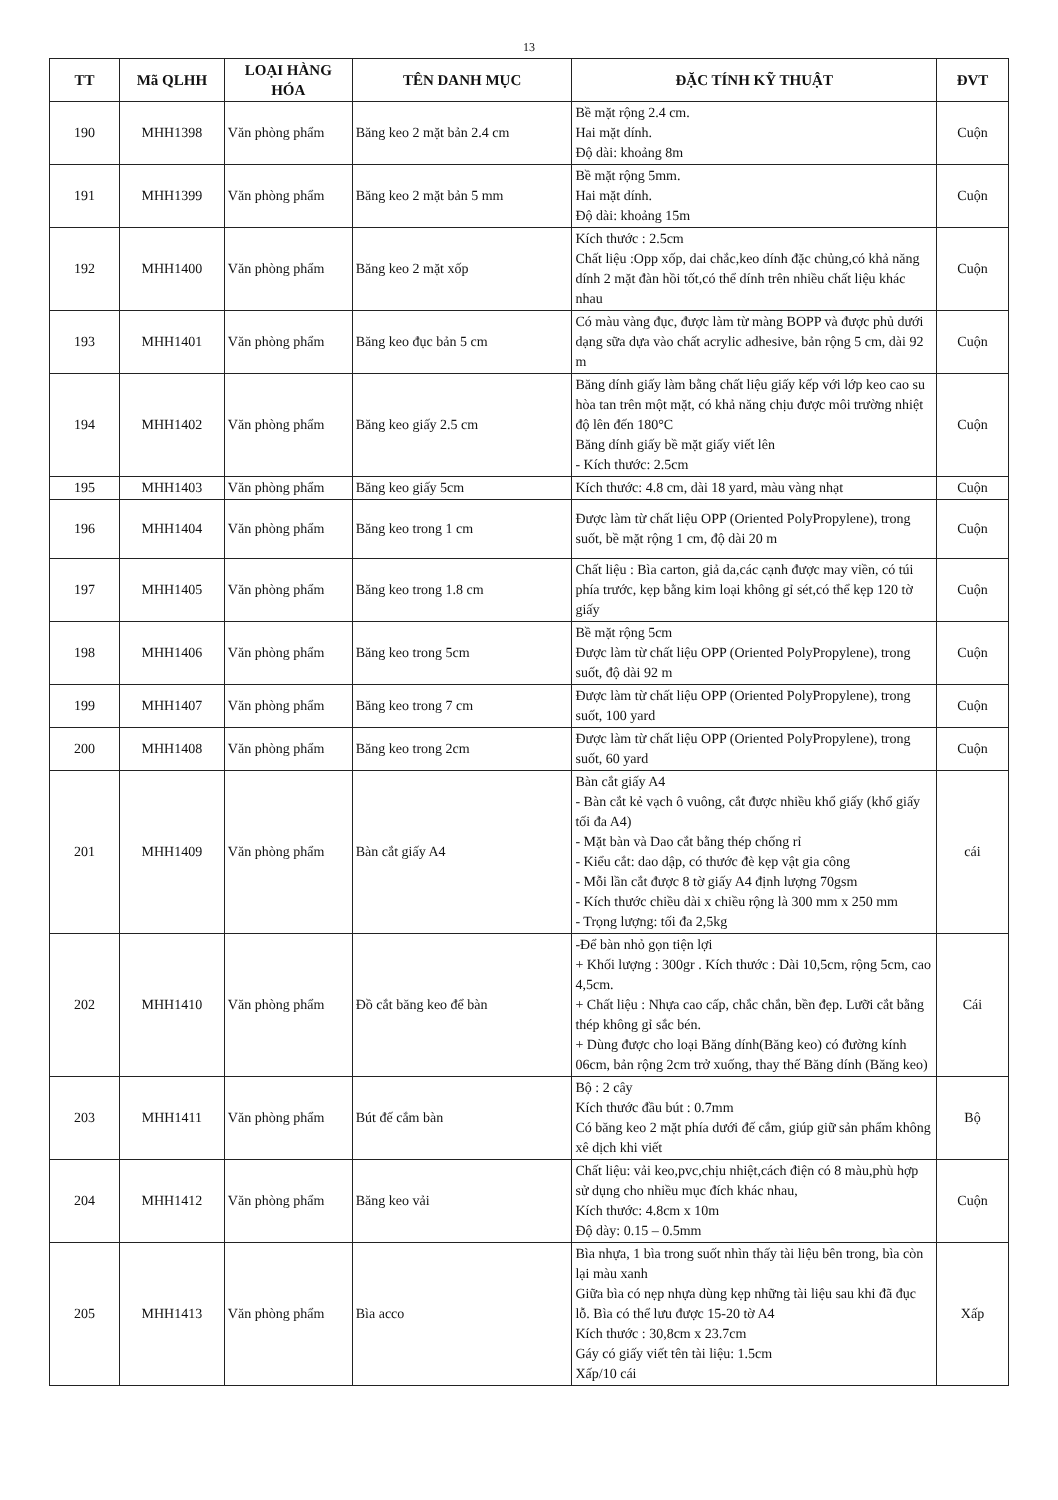13
| TT | Mã QLHH | LOẠI HÀNG HÓA | TÊN DANH MỤC | ĐẶC TÍNH KỸ THUẬT | ĐVT |
| --- | --- | --- | --- | --- | --- |
| 190 | MHH1398 | Văn phòng phẩm | Băng keo 2 mặt bản 2.4 cm | Bề mặt rộng 2.4 cm. Hai mặt dính. Độ dài: khoảng 8m | Cuộn |
| 191 | MHH1399 | Văn phòng phẩm | Băng keo 2 mặt bản 5 mm | Bề mặt rộng 5mm. Hai mặt dính. Độ dài: khoảng 15m | Cuộn |
| 192 | MHH1400 | Văn phòng phẩm | Băng keo 2 mặt xốp | Kích thước : 2.5cm Chất liệu :Opp xốp, dai chắc,keo dính đặc chủng,có khả năng dính 2 mặt đàn hồi tốt,có thể dính trên nhiều chất liệu khác nhau | Cuộn |
| 193 | MHH1401 | Văn phòng phẩm | Băng keo đục bản 5 cm | Có màu vàng đục, được làm từ màng BOPP và được phủ dưới dạng sữa dựa vào chất acrylic adhesive, bản rộng 5 cm, dài 92 m | Cuộn |
| 194 | MHH1402 | Văn phòng phẩm | Băng keo giấy 2.5 cm | Băng dính giấy làm bằng chất liệu giấy kếp với lớp keo cao su hòa tan trên một mặt, có khả năng chịu được môi trường nhiệt độ lên đến 180°C Băng dính giấy bề mặt giấy viết lên - Kích thước: 2.5cm | Cuộn |
| 195 | MHH1403 | Văn phòng phẩm | Băng keo giấy 5cm | Kích thước: 4.8 cm, dài 18 yard, màu vàng nhạt | Cuộn |
| 196 | MHH1404 | Văn phòng phẩm | Băng keo trong 1 cm | Được làm từ chất liệu OPP (Oriented PolyPropylene), trong suốt, bề mặt rộng 1 cm, độ dài 20 m | Cuộn |
| 197 | MHH1405 | Văn phòng phẩm | Băng keo trong 1.8 cm | Chất liệu : Bìa carton, giả da,các cạnh được may viền, có túi phía trước, kẹp bằng kim loại không gỉ sét,có thể kẹp 120 tờ giấy | Cuộn |
| 198 | MHH1406 | Văn phòng phẩm | Băng keo trong 5cm | Bề mặt rộng 5cm Được làm từ chất liệu OPP (Oriented PolyPropylene), trong suốt, độ dài 92 m | Cuộn |
| 199 | MHH1407 | Văn phòng phẩm | Băng keo trong 7 cm | Được làm từ chất liệu OPP (Oriented PolyPropylene), trong suốt, 100 yard | Cuộn |
| 200 | MHH1408 | Văn phòng phẩm | Băng keo trong 2cm | Được làm từ chất liệu OPP (Oriented PolyPropylene), trong suốt, 60 yard | Cuộn |
| 201 | MHH1409 | Văn phòng phẩm | Bàn cắt giấy A4 | Bàn cắt giấy A4 - Bàn cắt kẻ vạch ô vuông, cắt được nhiều khổ giấy (khổ giấy tối đa A4) - Mặt bàn và Dao cắt bằng thép chống rỉ - Kiểu cắt: dao dập, có thước đè kẹp vật gia công - Mỗi lần cắt được 8 tờ giấy A4 định lượng 70gsm - Kích thước chiều dài x chiều rộng là 300 mm x 250 mm - Trọng lượng: tối đa 2,5kg | cái |
| 202 | MHH1410 | Văn phòng phẩm | Đồ cắt băng keo để bàn | -Để bàn nhỏ gọn tiện lợi + Khối lượng : 300gr . Kích thước : Dài 10,5cm, rộng 5cm, cao 4,5cm. + Chất liệu : Nhựa cao cấp, chắc chắn, bền đẹp. Lưỡi cắt bằng thép không gỉ sắc bén. + Dùng được cho loại Băng dính(Băng keo) có đường kính 06cm, bản rộng 2cm trở xuống, thay thế Băng dính (Băng keo) | Cái |
| 203 | MHH1411 | Văn phòng phẩm | Bút đế cắm bàn | Bộ : 2 cây Kích thước đầu bút : 0.7mm Có băng keo 2 mặt phía dưới đế cắm, giúp giữ sản phẩm không xê dịch khi viết | Bộ |
| 204 | MHH1412 | Văn phòng phẩm | Băng keo vải | Chất liệu: vải keo,pvc,chịu nhiệt,cách điện có 8 màu,phù hợp sử dụng cho nhiều mục đích khác nhau, Kích thước: 4.8cm x 10m Độ dày: 0.15 – 0.5mm | Cuộn |
| 205 | MHH1413 | Văn phòng phẩm | Bìa acco | Bìa nhựa, 1 bìa trong suốt nhìn thấy tài liệu bên trong, bìa còn lại màu xanh Giữa bìa có nẹp nhựa dùng kẹp những tài liệu sau khi đã đục lỗ. Bìa có thể lưu được 15-20 tờ A4 Kích thước : 30,8cm x 23.7cm Gáy có giấy viết tên tài liệu: 1.5cm Xấp/10 cái | Xấp |